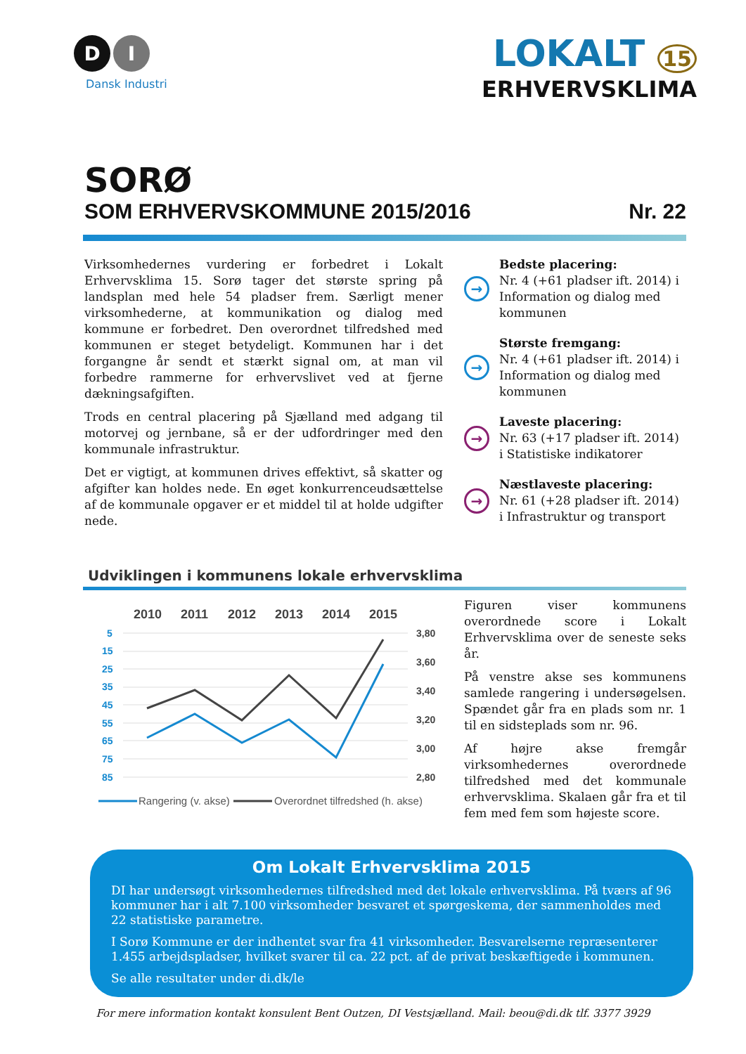D I
Dansk Industri
LOKALT 15
ERHVERVSKLIMA
SORØ
SOM ERHVERVSKOMMUNE 2015/2016 Nr. 22
Virksomhedernes vurdering er forbedret i Lokalt Erhvervsklima 15. Sorø tager det største spring på landsplan med hele 54 pladser frem. Særligt mener virksomhederne, at kommunikation og dialog med kommune er forbedret. Den overordnet tilfredshed med kommunen er steget betydeligt. Kommunen har i det forgangne år sendt et stærkt signal om, at man vil forbedre rammerne for erhvervslivet ved at fjerne dækningsafgiften.
Trods en central placering på Sjælland med adgang til motorvej og jernbane, så er der udfordringer med den kommunale infrastruktur.
Det er vigtigt, at kommunen drives effektivt, så skatter og afgifter kan holdes nede. En øget konkurrenceudsættelse af de kommunale opgaver er et middel til at holde udgifter nede.
→
Bedste placering:
Nr. 4 (+61 pladser ift. 2014) i Information og dialog med kommunen
→
Største fremgang:
Nr. 4 (+61 pladser ift. 2014) i Information og dialog med kommunen
→
Laveste placering:
Nr. 63 (+17 pladser ift. 2014) i Statistiske indikatorer
→
Næstlaveste placering:
Nr. 61 (+28 pladser ift. 2014) i Infrastruktur og transport
Udviklingen i kommunens lokale erhvervsklima
2010
2011
2012
2013
2014
2015
5
15
25
35
45
55
65
75
85
3,80
3,60
3,40
3,20
3,00
2,80
Rangering (v. akse)
Overordnet tilfredshed (h. akse)
Figuren viser kommunens overordnede score i Lokalt Erhvervsklima over de seneste seks år.
På venstre akse ses kommunens samlede rangering i undersøgelsen. Spændet går fra en plads som nr. 1 til en sidsteplads som nr. 96.
Af højre akse fremgår virksomhedernes overordnede tilfredshed med det kommunale erhvervsklima. Skalaen går fra et til fem med fem som højeste score.
Om Lokalt Erhvervsklima 2015
DI har undersøgt virksomhedernes tilfredshed med det lokale erhvervsklima. På tværs af 96 kommuner har i alt 7.100 virksomheder besvaret et spørgeskema, der sammenholdes med 22 statistiske parametre.
I Sorø Kommune er der indhentet svar fra 41 virksomheder. Besvarelserne repræsenterer 1.455 arbejdspladser, hvilket svarer til ca. 22 pct. af de privat beskæftigede i kommunen.
Se alle resultater under di.dk/le
For mere information kontakt konsulent Bent Outzen, DI Vestsjælland. Mail: beou@di.dk tlf. 3377 3929